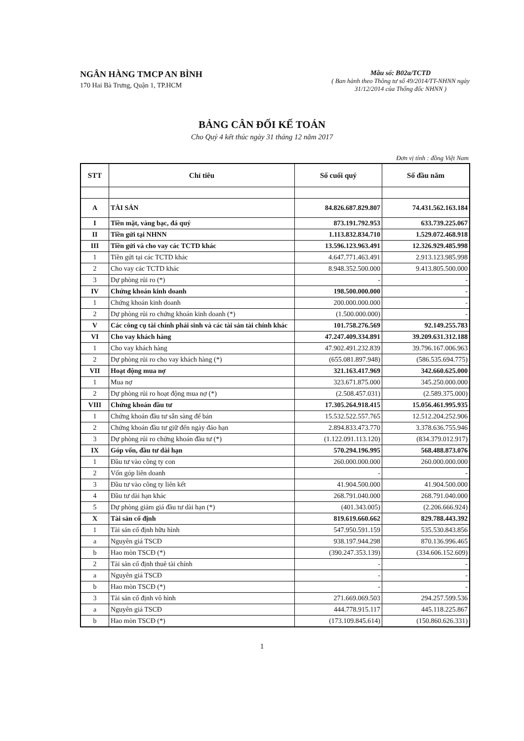NGÂN HÀNG TMCP AN BÌNH
170 Hai Bà Trưng, Quận 1, TP.HCM
Mẫu số: B02a/TCTD
( Ban hành theo Thông tư số 49/2014/TT-NHNN ngày
31/12/2014 của Thống đốc NHNN )
BẢNG CÂN ĐỐI KẾ TOÁN
Cho Quý 4 kết thúc ngày 31 tháng 12 năm 2017
Đơn vị tính : đồng Việt Nam
| STT | Chỉ tiêu | Số cuối quý | Số đầu năm |
| --- | --- | --- | --- |
| A | TÀI SẢN | 84.826.687.829.807 | 74.431.562.163.184 |
| I | Tiền mặt, vàng bạc, đá quý | 873.191.792.953 | 633.739.225.067 |
| II | Tiền gửi tại NHNN | 1.113.832.834.710 | 1.529.072.468.918 |
| III | Tiền gửi và cho vay các TCTD khác | 13.596.123.963.491 | 12.326.929.485.998 |
| 1 | Tiền gửi tại các TCTD khác | 4.647.771.463.491 | 2.913.123.985.998 |
| 2 | Cho vay các TCTD khác | 8.948.352.500.000 | 9.413.805.500.000 |
| 3 | Dự phòng rủi ro (*) | - | - |
| IV | Chứng khoán kinh doanh | 198.500.000.000 | - |
| 1 | Chứng khoán kinh doanh | 200.000.000.000 | - |
| 2 | Dự phòng rủi ro chứng khoán kinh doanh (*) | (1.500.000.000) | - |
| V | Các công cụ tài chính phái sinh và các tài sản tài chính khác | 101.758.276.569 | 92.149.255.783 |
| VI | Cho vay khách hàng | 47.247.409.334.891 | 39.209.631.312.188 |
| 1 | Cho vay khách hàng | 47.902.491.232.839 | 39.796.167.006.963 |
| 2 | Dự phòng rủi ro cho vay khách hàng (*) | (655.081.897.948) | (586.535.694.775) |
| VII | Hoạt động mua nợ | 321.163.417.969 | 342.660.625.000 |
| 1 | Mua nợ | 323.671.875.000 | 345.250.000.000 |
| 2 | Dự phòng rủi ro hoạt động mua nợ (*) | (2.508.457.031) | (2.589.375.000) |
| VIII | Chứng khoán đầu tư | 17.305.264.918.415 | 15.056.461.995.935 |
| 1 | Chứng khoán đầu tư sẵn sàng để bán | 15.532.522.557.765 | 12.512.204.252.906 |
| 2 | Chứng khoán đầu tư giữ đến ngày đáo hạn | 2.894.833.473.770 | 3.378.636.755.946 |
| 3 | Dự phòng rủi ro chứng khoán đầu tư (*) | (1.122.091.113.120) | (834.379.012.917) |
| IX | Góp vốn, đầu tư dài hạn | 570.294.196.995 | 568.488.873.076 |
| 1 | Đầu tư vào công ty con | 260.000.000.000 | 260.000.000.000 |
| 2 | Vốn góp liên doanh | - | - |
| 3 | Đầu tư vào công ty liên kết | 41.904.500.000 | 41.904.500.000 |
| 4 | Đầu tư dài hạn khác | 268.791.040.000 | 268.791.040.000 |
| 5 | Dự phòng giảm giá đầu tư dài hạn (*) | (401.343.005) | (2.206.666.924) |
| X | Tài sản cố định | 819.619.660.662 | 829.788.443.392 |
| 1 | Tài sản cố định hữu hình | 547.950.591.159 | 535.530.843.856 |
| a | Nguyên giá TSCĐ | 938.197.944.298 | 870.136.996.465 |
| b | Hao mòn TSCĐ (*) | (390.247.353.139) | (334.606.152.609) |
| 2 | Tài sản cố định thuê tài chính | - | - |
| a | Nguyên giá TSCĐ | - | - |
| b | Hao mòn TSCĐ (*) | - | - |
| 3 | Tài sản cố định vô hình | 271.669.069.503 | 294.257.599.536 |
| a | Nguyên giá TSCĐ | 444.778.915.117 | 445.118.225.867 |
| b | Hao mòn TSCĐ (*) | (173.109.845.614) | (150.860.626.331) |
1